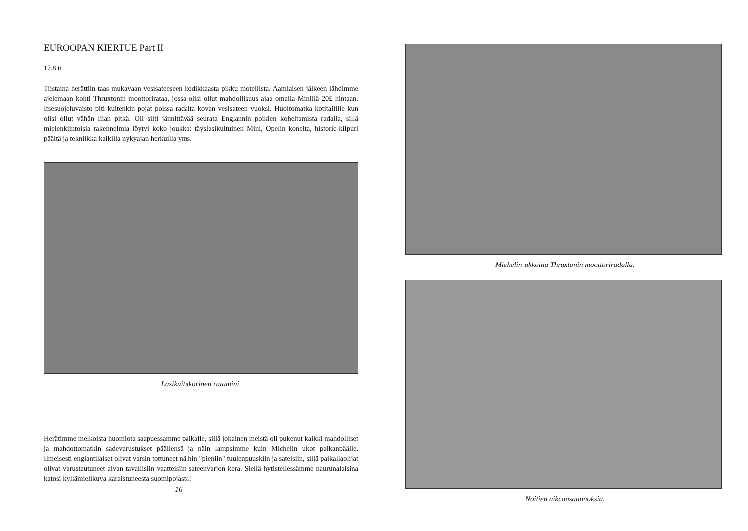EUROOPAN KIERTUE Part II
17.8 ti
Tiistaina herättiin taas mukavaan vesisateeseen kodikkaasta pikku motellista. Aamiaisen jälkeen lähdimme ajelemaan kohti Thruxtonin moottorirataa, jossa olisi ollut mahdollisuus ajaa omalla Minillä 20£ hintaan. Itsesuojeluvaisto piti kuitenkin pojat poissa radalta kovan vesisateen vuoksi. Huoltomatka kotitallille kun olisi ollut vähän liian pitkä. Oli silti jännittävää seurata Englannin poikien koheltamista radalla, sillä mielenkiintoisia rakennelmia löytyi koko joukko: täyslasikuituinen Mini, Opelin koneita, historic-kilpuri päältä ja tekniikka kaikilla nykyajan herkuilla yms.
Lasikuitukorinen ratamini.
Herätimme melkoista huomiota saapuessamme paikalle, sillä jokainen meistä oli pukenut kaikki mahdolliset ja mahdottomatkin sadevarustukset päällensä ja näin lampsimme kuin Michelin ukot paikanpäälle. Ilmeisesti englantilaiset olivat varsin tottuneet näihin "pieniin" tuulenpuuskiin ja sateisiin, sillä paikallaolijat olivat varustautuneet aivan tavallisiin vaatteisiin sateenvarjon kera. Siellä hytistellessämme naurunalaisina katosi kyllämielikuva karaistuneesta suomipojasta!
16
Michelin-ukkoina Thruxtonin moottoriradalla.
Noitien aikaansaannoksia.